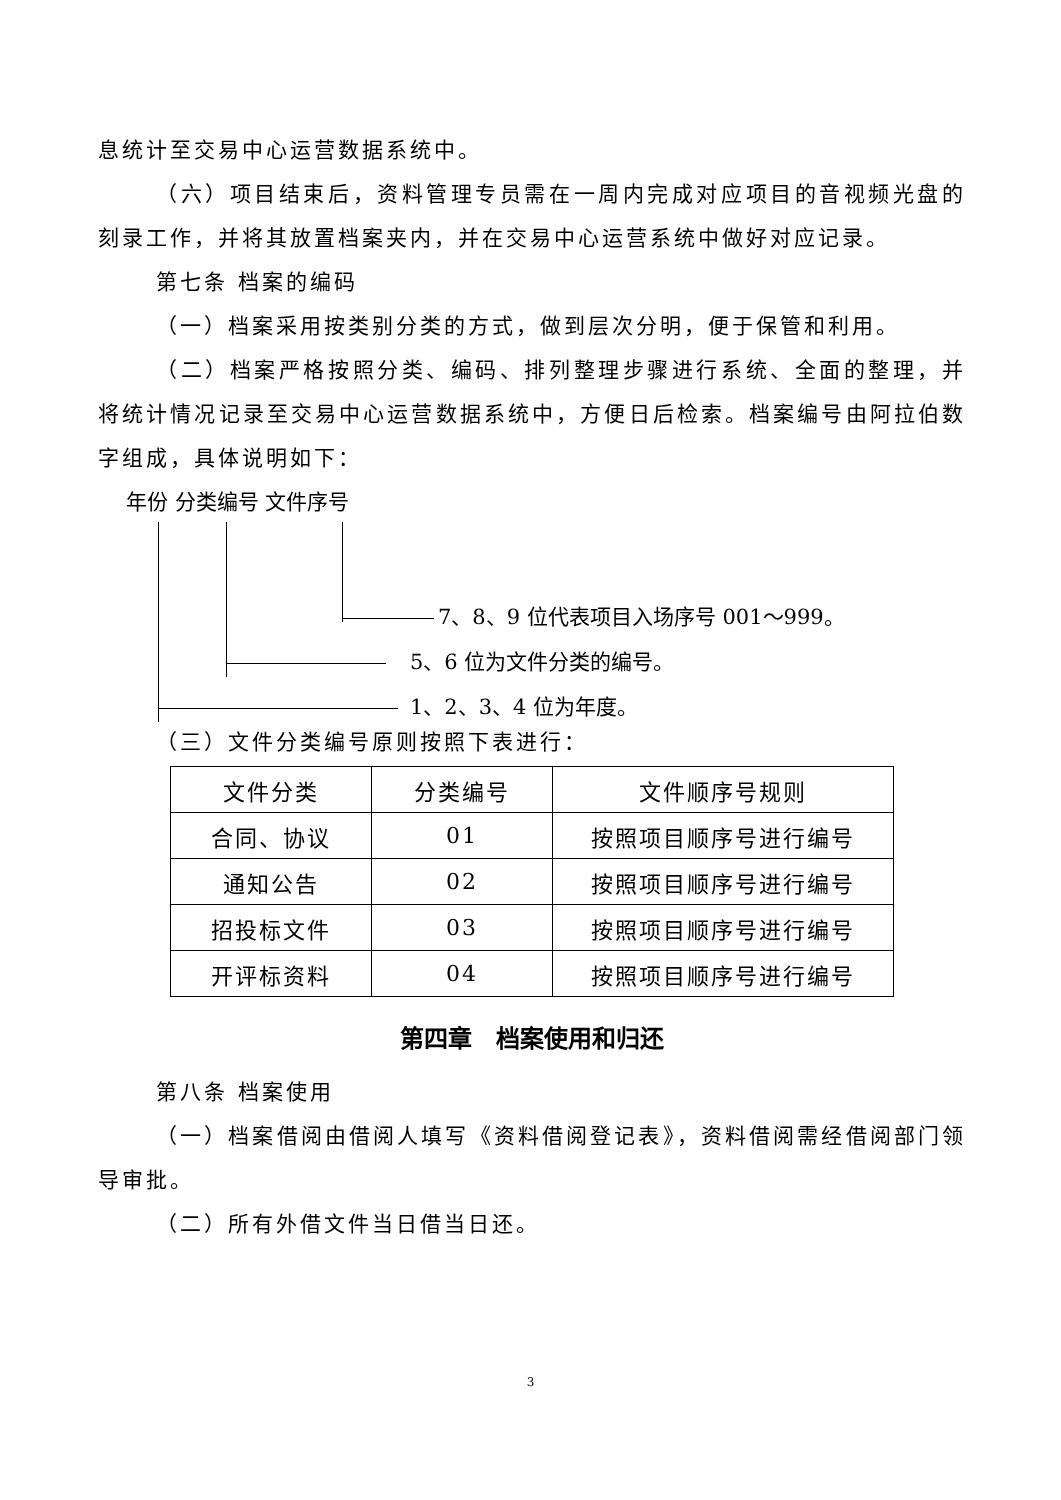息统计至交易中心运营数据系统中。
（六）项目结束后，资料管理专员需在一周内完成对应项目的音视频光盘的刻录工作，并将其放置档案夹内，并在交易中心运营系统中做好对应记录。
第七条 档案的编码
（一）档案采用按类别分类的方式，做到层次分明，便于保管和利用。
（二）档案严格按照分类、编码、排列整理步骤进行系统、全面的整理，并将统计情况记录至交易中心运营数据系统中，方便日后检索。档案编号由阿拉伯数字组成，具体说明如下：
年份 分类编号 文件序号
7、8、9 位代表项目入场序号 001～999。
5、6 位为文件分类的编号。
1、2、3、4 位为年度。
（三）文件分类编号原则按照下表进行：
| 文件分类 | 分类编号 | 文件顺序号规则 |
| 合同、协议 | 01 | 按照项目顺序号进行编号 |
| 通知公告 | 02 | 按照项目顺序号进行编号 |
| 招投标文件 | 03 | 按照项目顺序号进行编号 |
| 开评标资料 | 04 | 按照项目顺序号进行编号 |
第四章　档案使用和归还
第八条 档案使用
（一）档案借阅由借阅人填写《资料借阅登记表》，资料借阅需经借阅部门领导审批。
（二）所有外借文件当日借当日还。
3